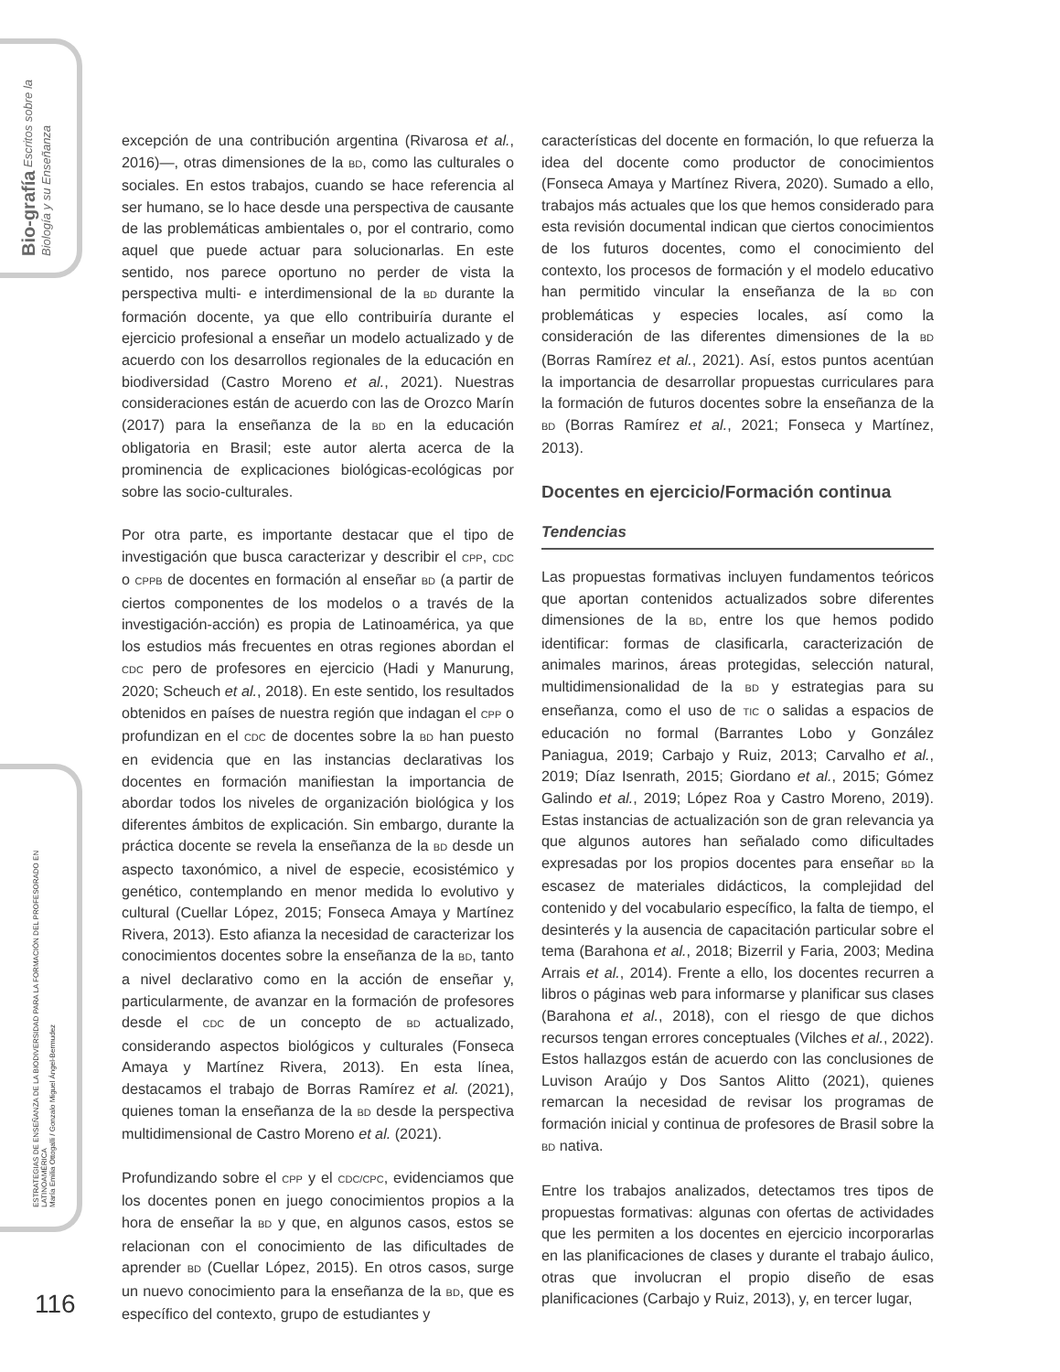Bio-grafía Escritos sobre la Biología y su Enseñanza
ESTRATEGIAS DE ENSEÑANZA DE LA BIODIVERSIDAD PARA LA FORMACIÓN DEL PROFESORADO EN LATINOAMÉRICA
María Emilia Ottogalli / Gonzalo Miguel Ángel-Bermudez
excepción de una contribución argentina (Rivarosa et al., 2016)—, otras dimensiones de la BD, como las culturales o sociales. En estos trabajos, cuando se hace referencia al ser humano, se lo hace desde una perspectiva de causante de las problemáticas ambientales o, por el contrario, como aquel que puede actuar para solucionarlas. En este sentido, nos parece oportuno no perder de vista la perspectiva multi- e interdimensional de la BD durante la formación docente, ya que ello contribuiría durante el ejercicio profesional a enseñar un modelo actualizado y de acuerdo con los desarrollos regionales de la educación en biodiversidad (Castro Moreno et al., 2021). Nuestras consideraciones están de acuerdo con las de Orozco Marín (2017) para la enseñanza de la BD en la educación obligatoria en Brasil; este autor alerta acerca de la prominencia de explicaciones biológicas-ecológicas por sobre las socio-culturales.
Por otra parte, es importante destacar que el tipo de investigación que busca caracterizar y describir el CPP, CDC o CPPB de docentes en formación al enseñar BD (a partir de ciertos componentes de los modelos o a través de la investigación-acción) es propia de Latinoamérica, ya que los estudios más frecuentes en otras regiones abordan el CDC pero de profesores en ejercicio (Hadi y Manurung, 2020; Scheuch et al., 2018). En este sentido, los resultados obtenidos en países de nuestra región que indagan el CPP o profundizan en el CDC de docentes sobre la BD han puesto en evidencia que en las instancias declarativas los docentes en formación manifiestan la importancia de abordar todos los niveles de organización biológica y los diferentes ámbitos de explicación. Sin embargo, durante la práctica docente se revela la enseñanza de la BD desde un aspecto taxonómico, a nivel de especie, ecosistémico y genético, contemplando en menor medida lo evolutivo y cultural (Cuellar López, 2015; Fonseca Amaya y Martínez Rivera, 2013). Esto afianza la necesidad de caracterizar los conocimientos docentes sobre la enseñanza de la BD, tanto a nivel declarativo como en la acción de enseñar y, particularmente, de avanzar en la formación de profesores desde el CDC de un concepto de BD actualizado, considerando aspectos biológicos y culturales (Fonseca Amaya y Martínez Rivera, 2013). En esta línea, destacamos el trabajo de Borras Ramírez et al. (2021), quienes toman la enseñanza de la BD desde la perspectiva multidimensional de Castro Moreno et al. (2021).
Profundizando sobre el CPP y el CDC/CPC, evidenciamos que los docentes ponen en juego conocimientos propios a la hora de enseñar la BD y que, en algunos casos, estos se relacionan con el conocimiento de las dificultades de aprender BD (Cuellar López, 2015). En otros casos, surge un nuevo conocimiento para la enseñanza de la BD, que es específico del contexto, grupo de estudiantes y
características del docente en formación, lo que refuerza la idea del docente como productor de conocimientos (Fonseca Amaya y Martínez Rivera, 2020). Sumado a ello, trabajos más actuales que los que hemos considerado para esta revisión documental indican que ciertos conocimientos de los futuros docentes, como el conocimiento del contexto, los procesos de formación y el modelo educativo han permitido vincular la enseñanza de la BD con problemáticas y especies locales, así como la consideración de las diferentes dimensiones de la BD (Borras Ramírez et al., 2021). Así, estos puntos acentúan la importancia de desarrollar propuestas curriculares para la formación de futuros docentes sobre la enseñanza de la BD (Borras Ramírez et al., 2021; Fonseca y Martínez, 2013).
Docentes en ejercicio/Formación continua
Tendencias
Las propuestas formativas incluyen fundamentos teóricos que aportan contenidos actualizados sobre diferentes dimensiones de la BD, entre los que hemos podido identificar: formas de clasificarla, caracterización de animales marinos, áreas protegidas, selección natural, multidimensionalidad de la BD y estrategias para su enseñanza, como el uso de TIC o salidas a espacios de educación no formal (Barrantes Lobo y González Paniagua, 2019; Carbajo y Ruiz, 2013; Carvalho et al., 2019; Díaz Isenrath, 2015; Giordano et al., 2015; Gómez Galindo et al., 2019; López Roa y Castro Moreno, 2019). Estas instancias de actualización son de gran relevancia ya que algunos autores han señalado como dificultades expresadas por los propios docentes para enseñar BD la escasez de materiales didácticos, la complejidad del contenido y del vocabulario específico, la falta de tiempo, el desinterés y la ausencia de capacitación particular sobre el tema (Barahona et al., 2018; Bizerril y Faria, 2003; Medina Arrais et al., 2014). Frente a ello, los docentes recurren a libros o páginas web para informarse y planificar sus clases (Barahona et al., 2018), con el riesgo de que dichos recursos tengan errores conceptuales (Vilches et al., 2022). Estos hallazgos están de acuerdo con las conclusiones de Luvison Araújo y Dos Santos Alitto (2021), quienes remarcan la necesidad de revisar los programas de formación inicial y continua de profesores de Brasil sobre la BD nativa.
Entre los trabajos analizados, detectamos tres tipos de propuestas formativas: algunas con ofertas de actividades que les permiten a los docentes en ejercicio incorporarlas en las planificaciones de clases y durante el trabajo áulico, otras que involucran el propio diseño de esas planificaciones (Carbajo y Ruiz, 2013), y, en tercer lugar,
116